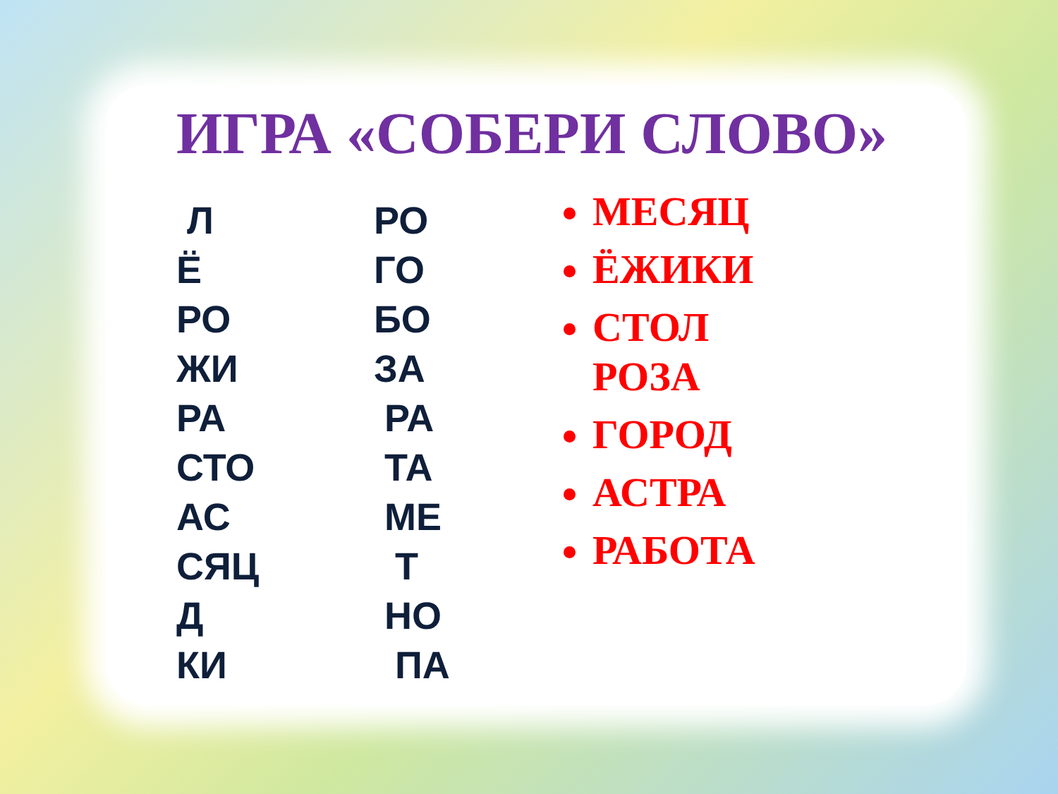ИГРА «СОБЕРИ СЛОВО»
Л
Ё
РО
ЖИ
РА
СТО
АС
СЯЦ
Д
КИ
РО
ГО
БО
ЗА
РА
ТА
МЕ
Т
НО
ПА
МЕСЯЦ
ЁЖИКИ
СТОЛ
РОЗА
ГОРОД
АСТРА
РАБОТА